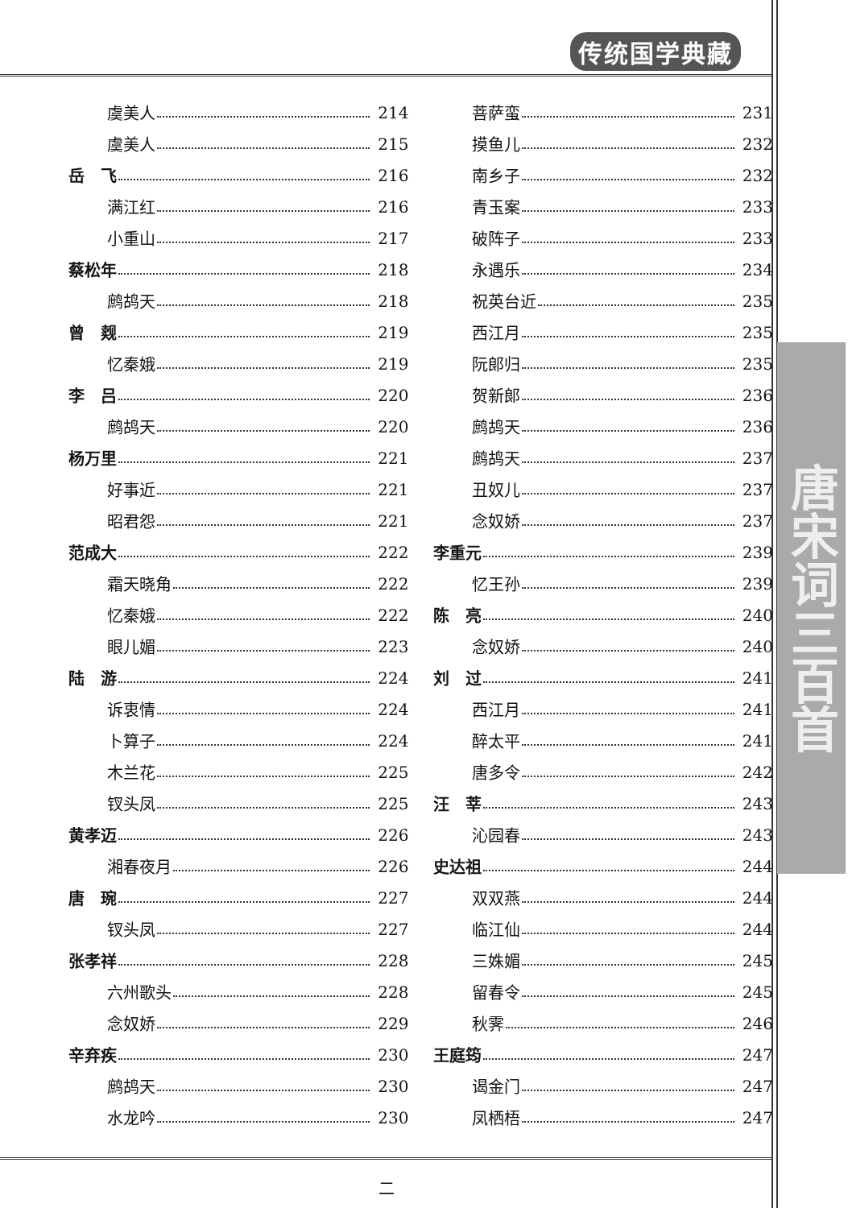传统国学典藏
唐宋词三百首
虞美人 214
虞美人 215
岳　飞 216
满江红 216
小重山 217
蔡松年 218
鹧鸪天 218
曾　觌 219
忆秦娥 219
李　吕 220
鹧鸪天 220
杨万里 221
好事近 221
昭君怨 221
范成大 222
霜天晓角 222
忆秦娥 222
眼儿媚 223
陆　游 224
诉衷情 224
卜算子 224
木兰花 225
钗头凤 225
黄孝迈 226
湘春夜月 226
唐　琬 227
钗头凤 227
张孝祥 228
六州歌头 228
念奴娇 229
辛弃疾 230
鹧鸪天 230
水龙吟 230
菩萨蛮 231
摸鱼儿 232
南乡子 232
青玉案 233
破阵子 233
永遇乐 234
祝英台近 235
西江月 235
阮郎归 235
贺新郎 236
鹧鸪天 236
鹧鸪天 237
丑奴儿 237
念奴娇 237
李重元 239
忆王孙 239
陈　亮 240
念奴娇 240
刘　过 241
西江月 241
醉太平 241
唐多令 242
汪　莘 243
沁园春 243
史达祖 244
双双燕 244
临江仙 244
三姝媚 245
留春令 245
秋霁 246
王庭筠 247
谒金门 247
凤栖梧 247
二